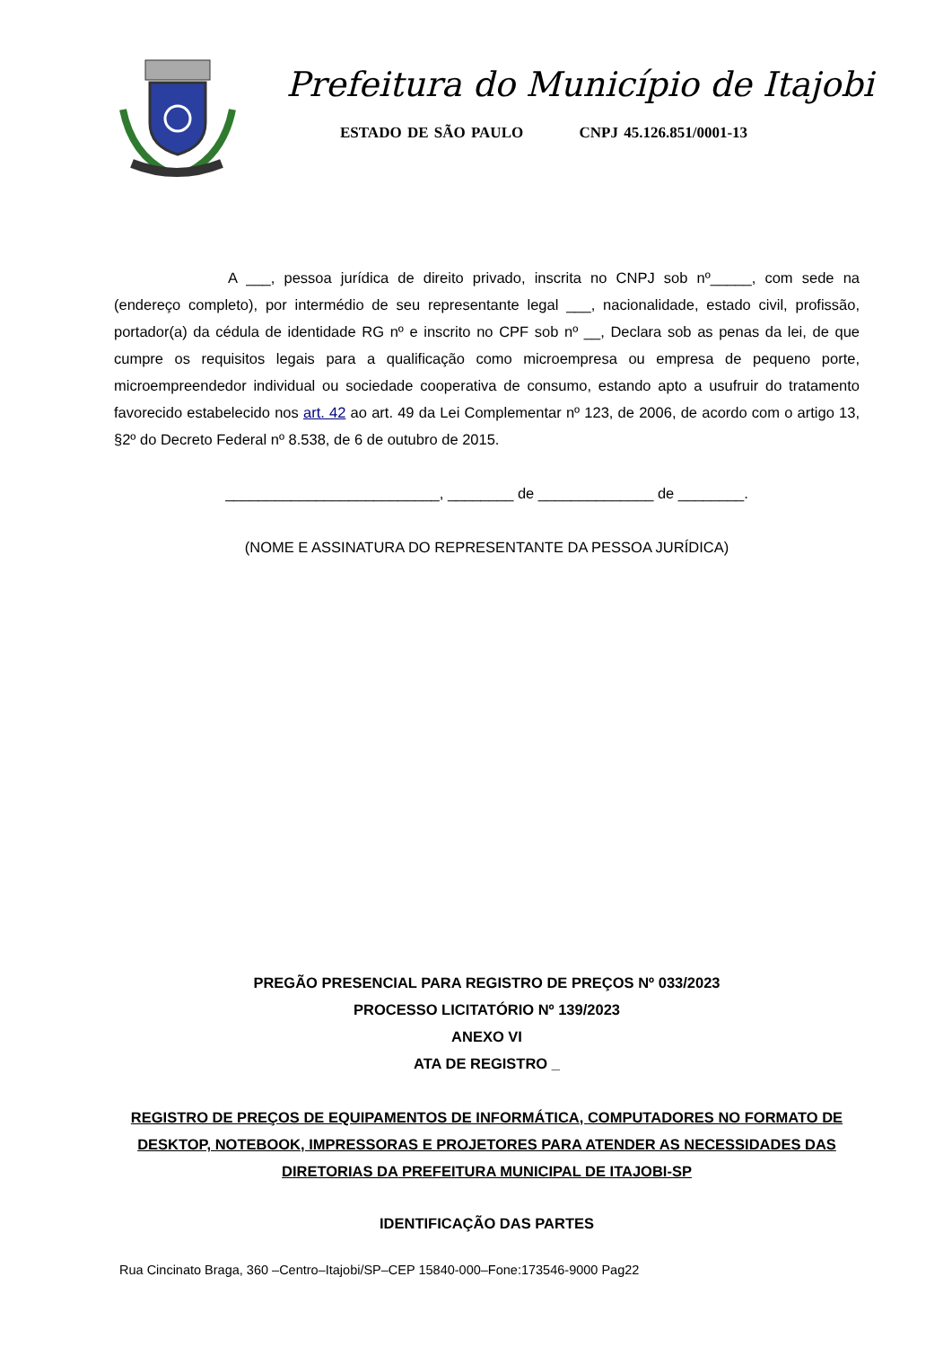Prefeitura do Município de Itajobi
ESTADO DE SÃO PAULO CNPJ 45.126.851/0001-13
A ___, pessoa jurídica de direito privado, inscrita no CNPJ sob nº_____, com sede na (endereço completo), por intermédio de seu representante legal ___, nacionalidade, estado civil, profissão, portador(a) da cédula de identidade RG nº e inscrito no CPF sob nº __, Declara sob as penas da lei, de que cumpre os requisitos legais para a qualificação como microempresa ou empresa de pequeno porte, microempreendedor individual ou sociedade cooperativa de consumo, estando apto a usufruir do tratamento favorecido estabelecido nos art. 42 ao art. 49 da Lei Complementar nº 123, de 2006, de acordo com o artigo 13, §2º do Decreto Federal nº 8.538, de 6 de outubro de 2015.
__________________________, ________ de ______________ de ________.
(NOME E ASSINATURA DO REPRESENTANTE DA PESSOA JURÍDICA)
PREGÃO PRESENCIAL PARA REGISTRO DE PREÇOS Nº 033/2023
PROCESSO LICITATÓRIO Nº 139/2023
ANEXO VI
ATA DE REGISTRO _
REGISTRO DE PREÇOS DE EQUIPAMENTOS DE INFORMÁTICA, COMPUTADORES NO FORMATO DE DESKTOP, NOTEBOOK, IMPRESSORAS E PROJETORES PARA ATENDER AS NECESSIDADES DAS DIRETORIAS DA PREFEITURA MUNICIPAL DE ITAJOBI-SP
IDENTIFICAÇÃO DAS PARTES
Rua Cincinato Braga, 360 –Centro–Itajobi/SP–CEP 15840-000–Fone:173546-9000 Pag22